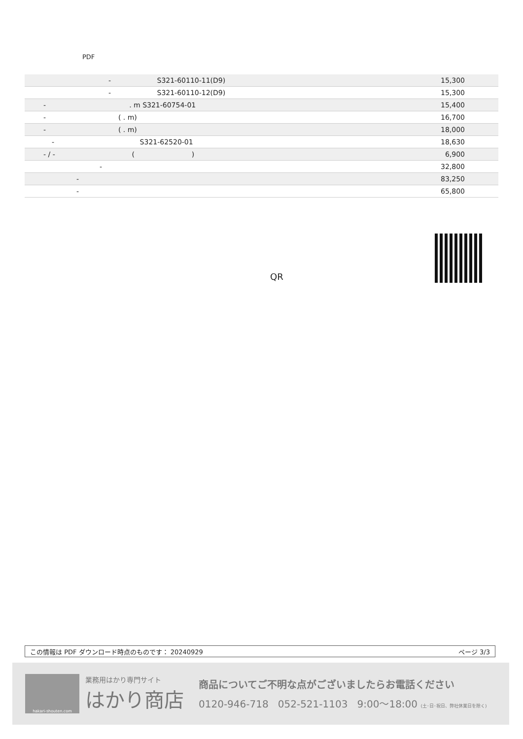PDF
| - S321-60110-11(D9) | 15,300 |
| - S321-60110-12(D9) | 15,300 |
| - . m S321-60754-01 | 15,400 |
| - ( . m) | 16,700 |
| - ( . m) | 18,000 |
| - S321-62520-01 | 18,630 |
| - / - ( ) | 6,900 |
| - | 32,800 |
| - | 83,250 |
| - | 65,800 |
QR
この情報は PDF ダウンロード時点のものです： 20240929 ページ 3/3
hakari-shouten.com
業務用はかり専門サイト
はかり商店
商品についてご不明な点がございましたらお電話ください
0120-946-718 052-521-1103 9:00〜18:00 (土･日･祝日、弊社休業日を除く)